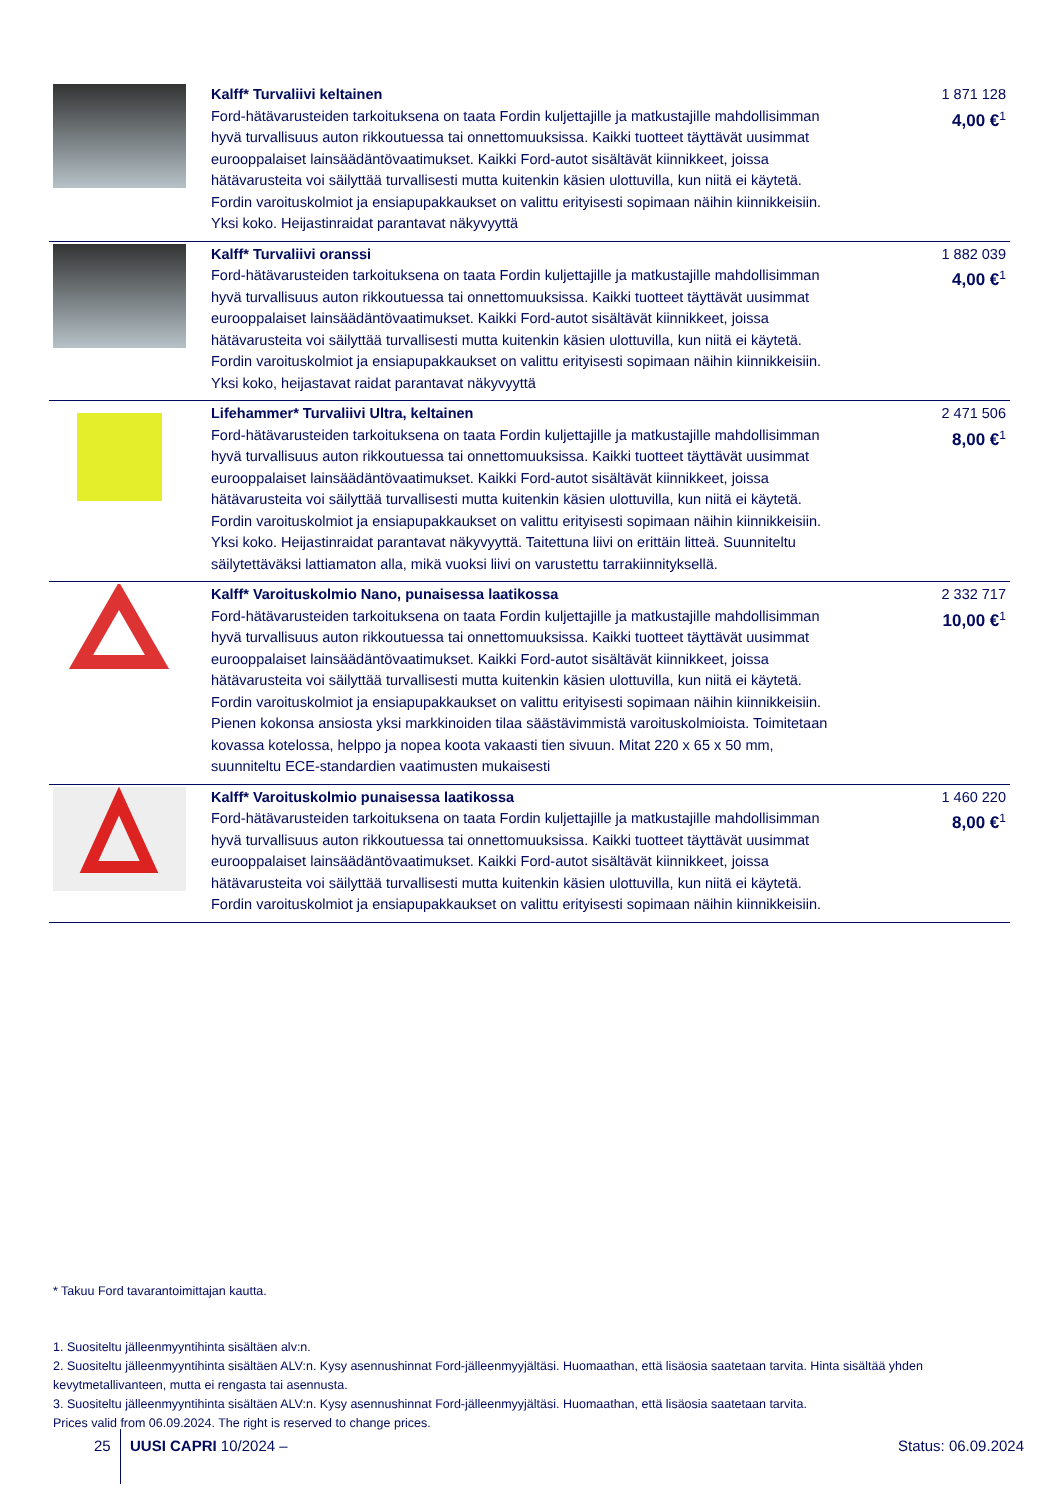| | Kalff* Turvaliivi keltainen Ford-hätävarusteiden tarkoituksena on taata Fordin kuljettajille ja matkustajille mahdollisimman hyvä turvallisuus auton rikkoutuessa tai onnettomuuksissa. Kaikki tuotteet täyttävät uusimmat eurooppalaiset lainsäädäntövaatimukset. Kaikki Ford-autot sisältävät kiinnikkeet, joissa hätävarusteita voi säilyttää turvallisesti mutta kuitenkin käsien ulottuvilla, kun niitä ei käytetä. Fordin varoituskolmiot ja ensiapupakkaukset on valittu erityisesti sopimaan näihin kiinnikkeisiin. Yksi koko. Heijastinraidat parantavat näkyvyyttä | 1 871 128 4,00 €<sup>1</sup> |
| | Kalff* Turvaliivi oranssi Ford-hätävarusteiden tarkoituksena on taata Fordin kuljettajille ja matkustajille mahdollisimman hyvä turvallisuus auton rikkoutuessa tai onnettomuuksissa. Kaikki tuotteet täyttävät uusimmat eurooppalaiset lainsäädäntövaatimukset. Kaikki Ford-autot sisältävät kiinnikkeet, joissa hätävarusteita voi säilyttää turvallisesti mutta kuitenkin käsien ulottuvilla, kun niitä ei käytetä. Fordin varoituskolmiot ja ensiapupakkaukset on valittu erityisesti sopimaan näihin kiinnikkeisiin. Yksi koko, heijastavat raidat parantavat näkyvyyttä | 1 882 039 4,00 €<sup>1</sup> |
| | Lifehammer* Turvaliivi Ultra, keltainen Ford-hätävarusteiden tarkoituksena on taata Fordin kuljettajille ja matkustajille mahdollisimman hyvä turvallisuus auton rikkoutuessa tai onnettomuuksissa. Kaikki tuotteet täyttävät uusimmat eurooppalaiset lainsäädäntövaatimukset. Kaikki Ford-autot sisältävät kiinnikkeet, joissa hätävarusteita voi säilyttää turvallisesti mutta kuitenkin käsien ulottuvilla, kun niitä ei käytetä. Fordin varoituskolmiot ja ensiapupakkaukset on valittu erityisesti sopimaan näihin kiinnikkeisiin. Yksi koko. Heijastinraidat parantavat näkyvyyttä. Taitettuna liivi on erittäin litteä. Suunniteltu säilytettäväksi lattiamaton alla, mikä vuoksi liivi on varustettu tarrakiinnityksellä. | 2 471 506 8,00 €<sup>1</sup> |
| | Kalff* Varoituskolmio Nano, punaisessa laatikossa Ford-hätävarusteiden tarkoituksena on taata Fordin kuljettajille ja matkustajille mahdollisimman hyvä turvallisuus auton rikkoutuessa tai onnettomuuksissa. Kaikki tuotteet täyttävät uusimmat eurooppalaiset lainsäädäntövaatimukset. Kaikki Ford-autot sisältävät kiinnikkeet, joissa hätävarusteita voi säilyttää turvallisesti mutta kuitenkin käsien ulottuvilla, kun niitä ei käytetä. Fordin varoituskolmiot ja ensiapupakkaukset on valittu erityisesti sopimaan näihin kiinnikkeisiin. Pienen kokonsa ansiosta yksi markkinoiden tilaa säästävimmistä varoituskolmioista. Toimitetaan kovassa kotelossa, helppo ja nopea koota vakaasti tien sivuun. Mitat 220 x 65 x 50 mm, suunniteltu ECE-standardien vaatimusten mukaisesti | 2 332 717 10,00 €<sup>1</sup> |
| | Kalff* Varoituskolmio punaisessa laatikossa Ford-hätävarusteiden tarkoituksena on taata Fordin kuljettajille ja matkustajille mahdollisimman hyvä turvallisuus auton rikkoutuessa tai onnettomuuksissa. Kaikki tuotteet täyttävät uusimmat eurooppalaiset lainsäädäntövaatimukset. Kaikki Ford-autot sisältävät kiinnikkeet, joissa hätävarusteita voi säilyttää turvallisesti mutta kuitenkin käsien ulottuvilla, kun niitä ei käytetä. Fordin varoituskolmiot ja ensiapupakkaukset on valittu erityisesti sopimaan näihin kiinnikkeisiin. | 1 460 220 8,00 €<sup>1</sup> |
* Takuu Ford tavarantoimittajan kautta.
1. Suositeltu jälleenmyyntihinta sisältäen alv:n.
2. Suositeltu jälleenmyyntihinta sisältäen ALV:n. Kysy asennushinnat Ford-jälleenmyyjältäsi. Huomaathan, että lisäosia saatetaan tarvita. Hinta sisältää yhden kevytmetallivanteen, mutta ei rengasta tai asennusta.
3. Suositeltu jälleenmyyntihinta sisältäen ALV:n. Kysy asennushinnat Ford-jälleenmyyjältäsi. Huomaathan, että lisäosia saatetaan tarvita.
Prices valid from 06.09.2024. The right is reserved to change prices.
25 UUSI CAPRI 10/2024 – Status: 06.09.2024